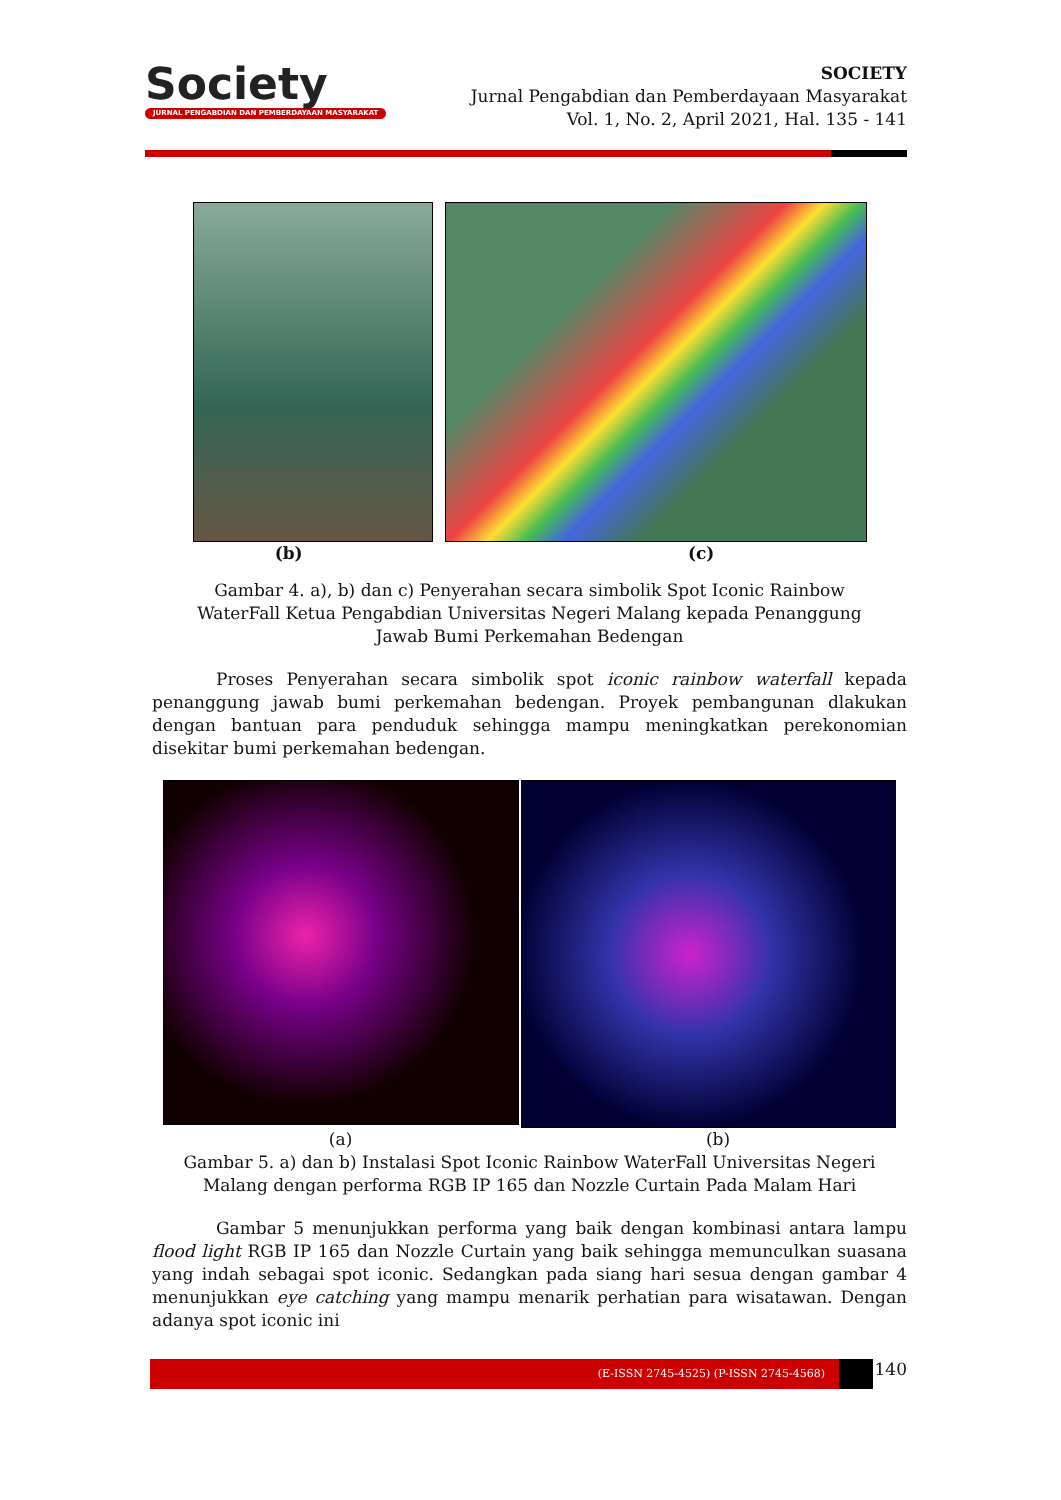Society
JURNAL PENGABDIAN DAN PEMBERDAYAAN MASYARAKAT
SOCIETY
Jurnal Pengabdian dan Pemberdayaan Masyarakat
Vol. 1, No. 2, April 2021, Hal. 135 - 141
(b) (c)
Gambar 4. a), b) dan c) Penyerahan secara simbolik Spot Iconic Rainbow WaterFall Ketua Pengabdian Universitas Negeri Malang kepada Penanggung Jawab Bumi Perkemahan Bedengan
Proses Penyerahan secara simbolik spot iconic rainbow waterfall kepada penanggung jawab bumi perkemahan bedengan. Proyek pembangunan dlakukan dengan bantuan para penduduk sehingga mampu meningkatkan perekonomian disekitar bumi perkemahan bedengan.
(a) (b)
Gambar 5. a) dan b) Instalasi Spot Iconic Rainbow WaterFall Universitas Negeri Malang dengan performa RGB IP 165 dan Nozzle Curtain Pada Malam Hari
Gambar 5 menunjukkan performa yang baik dengan kombinasi antara lampu flood light RGB IP 165 dan Nozzle Curtain yang baik sehingga memunculkan suasana yang indah sebagai spot iconic. Sedangkan pada siang hari sesua dengan gambar 4 menunjukkan eye catching yang mampu menarik perhatian para wisatawan. Dengan adanya spot iconic ini
(E-ISSN 2745-4525) (P-ISSN 2745-4568)
140